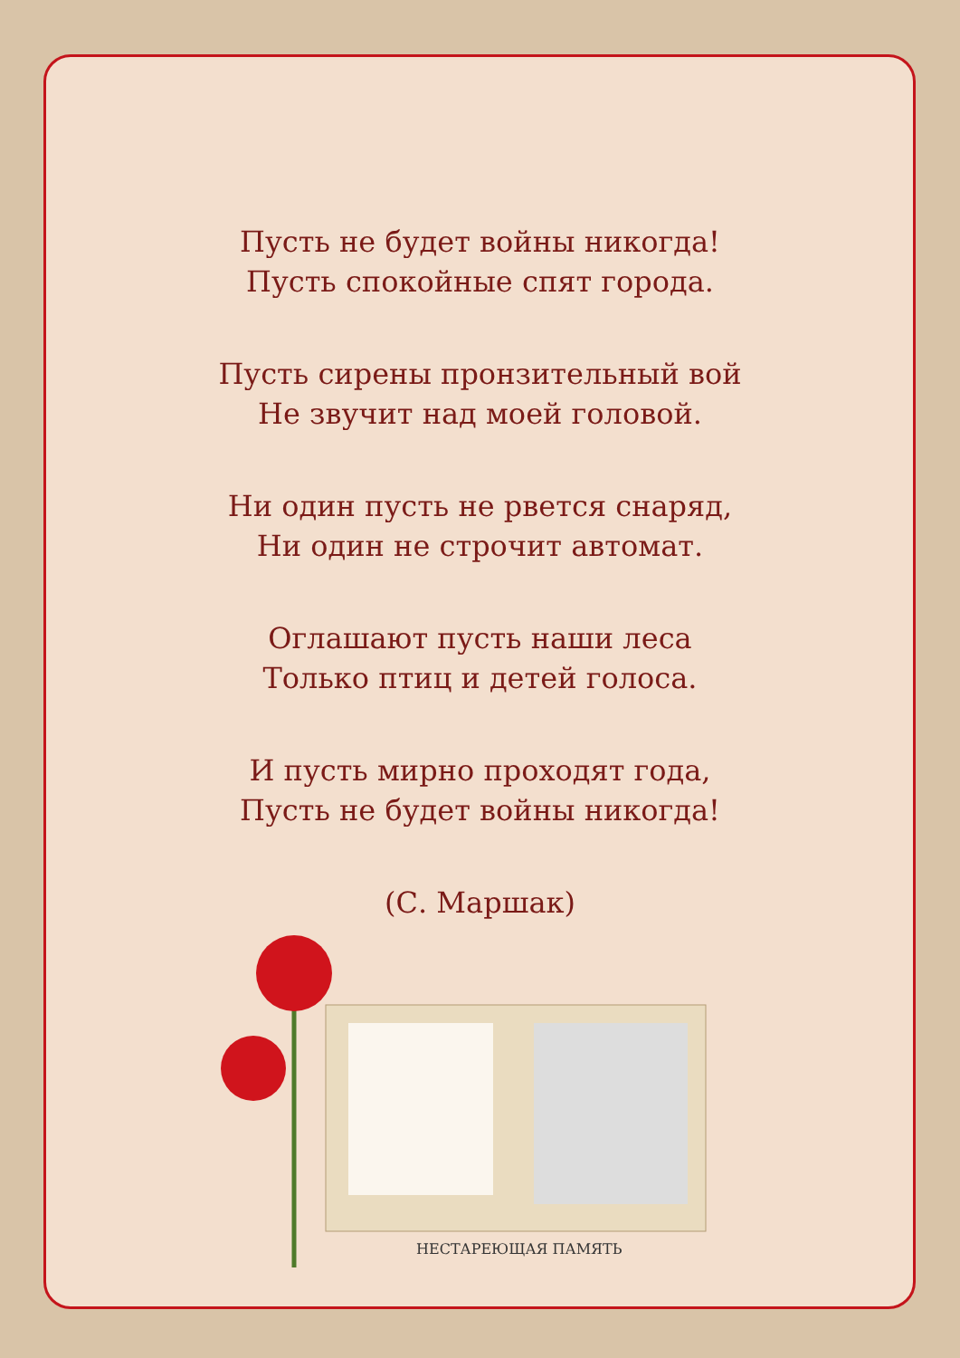Пусть не будет войны никогда!
Пусть спокойные спят города.
Пусть сирены пронзительный вой
Не звучит над моей головой.
Ни один пусть не рвется снаряд,
Ни один не строчит автомат.
Оглашают пусть наши леса
Только птиц и детей голоса.
И пусть мирно проходят года,
Пусть не будет войны никогда!
(С. Маршак)
НЕСТАРЕЮЩАЯ ПАМЯТЬ